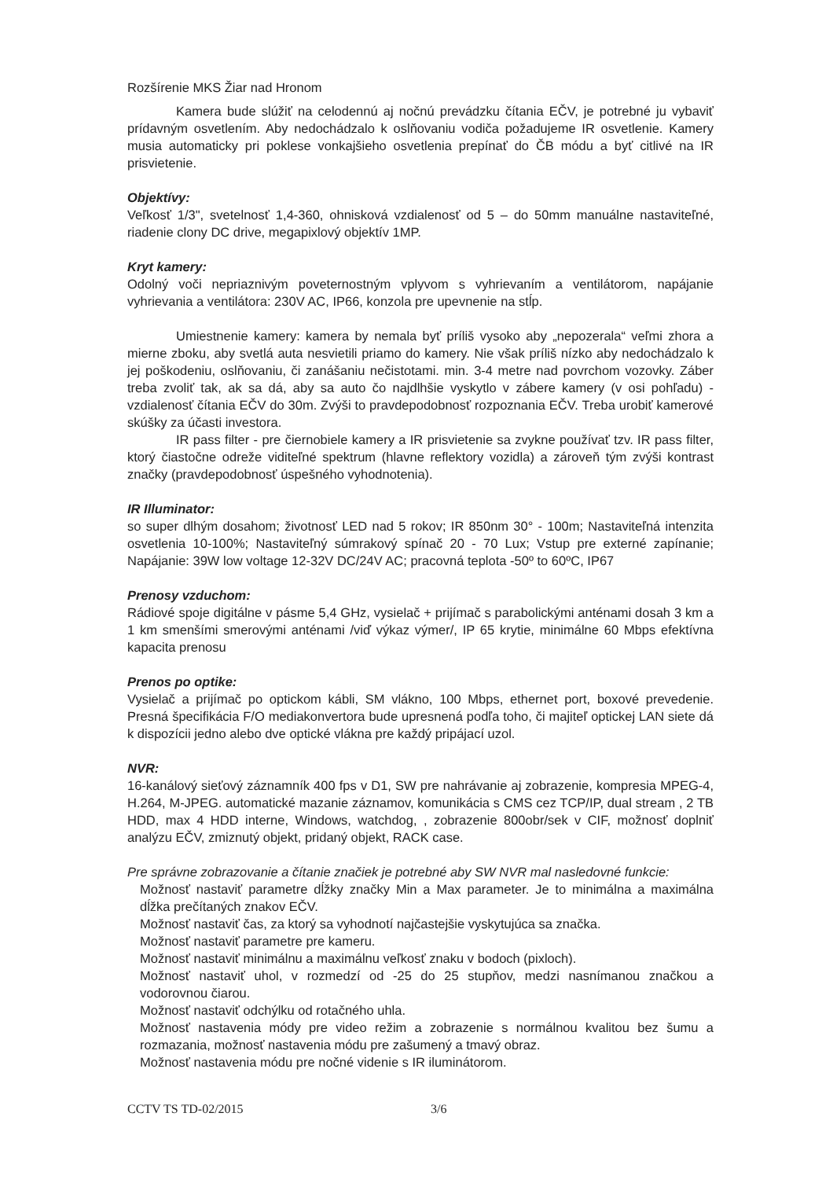Rozšírenie MKS Žiar nad Hronom
Kamera bude slúžiť na celodennú aj nočnú prevádzku čítania EČV, je potrebné ju vybaviť prídavným osvetlením. Aby nedochádzalo k oslňovaniu vodiča požadujeme IR osvetlenie. Kamery musia automaticky pri poklese vonkajšieho osvetlenia prepínať do ČB módu a byť citlivé na IR prisvietenie.
Objektívy:
Veľkosť 1/3", svetelnosť 1,4-360, ohnisková vzdialenosť od 5 – do 50mm manuálne nastaviteľné, riadenie clony DC drive, megapixlový objektív 1MP.
Kryt kamery:
Odolný voči nepriaznivým poveternostným vplyvom s vyhrievaním a ventilátorom, napájanie vyhrievania a ventilátora: 230V AC, IP66, konzola pre upevnenie na stĺp.
Umiestnenie kamery: kamera by nemala byť príliš vysoko aby „nepozerala“ veľmi zhora a mierne zboku, aby svetlá auta nesvietili priamo do kamery. Nie však príliš nízko aby nedochádzalo k jej poškodeniu, oslňovaniu, či zanášaniu nečistotami. min. 3-4 metre nad povrchom vozovky. Záber treba zvoliť tak, ak sa dá, aby sa auto čo najdlhšie vyskytlo v zábere kamery (v osi pohľadu) - vzdialenosť čítania EČV do 30m. Zvýši to pravdepodobnosť rozpoznania EČV. Treba urobiť kamerové skúšky za účasti investora.
IR pass filter - pre čiernobiele kamery a IR prisvietenie sa zvykne používať tzv. IR pass filter, ktorý čiastočne odreže viditeľné spektrum (hlavne reflektory vozidla) a zároveň tým zvýši kontrast značky (pravdepodobnosť úspešného vyhodnotenia).
IR Illuminator:
so super dlhým dosahom; životnosť LED nad 5 rokov; IR 850nm 30° - 100m; Nastaviteľná intenzita osvetlenia 10-100%; Nastaviteľný súmrakový spínač 20 - 70 Lux; Vstup pre externé zapínanie; Napájanie: 39W low voltage 12-32V DC/24V AC; pracovná teplota -50º to 60ºC, IP67
Prenosy vzduchom:
Rádiové spoje digitálne v pásme 5,4 GHz, vysielač + prijímač s parabolickými anténami dosah 3 km a 1 km smenšími smerovými anténami /viď výkaz výmer/, IP 65 krytie, minimálne 60 Mbps efektívna kapacita prenosu
Prenos po optike:
Vysielač a prijímač po optickom kábli, SM vlákno, 100 Mbps, ethernet port, boxové prevedenie. Presná špecifikácia F/O mediakonvertora bude upresnená podľa toho, či majiteľ optickej LAN siete dá k dispozícii jedno alebo dve optické vlákna pre každý pripájací uzol.
NVR:
16-kanálový sieťový záznamník 400 fps v D1, SW pre nahrávanie aj zobrazenie, kompresia MPEG-4, H.264, M-JPEG. automatické mazanie záznamov, komunikácia s CMS cez TCP/IP, dual stream , 2 TB HDD, max 4 HDD interne, Windows, watchdog, , zobrazenie 800obr/sek v CIF, možnosť doplniť analýzu EČV, zmiznutý objekt, pridaný objekt, RACK case.
Pre správne zobrazovanie a čítanie značiek je potrebné aby SW NVR mal nasledovné funkcie:
Možnosť nastaviť parametre dĺžky značky Min a Max parameter. Je to minimálna a maximálna dĺžka prečítaných znakov EČV.
Možnosť nastaviť čas, za ktorý sa vyhodnotí najčastejšie vyskytujúca sa značka.
Možnosť nastaviť parametre pre kameru.
Možnosť nastaviť minimálnu a maximálnu veľkosť znaku v bodoch (pixloch).
Možnosť nastaviť uhol, v rozmedzí od -25 do 25 stupňov, medzi nasnímanou značkou a vodorovnou čiarou.
Možnosť nastaviť odchýlku od rotačného uhla.
Možnosť nastavenia módy pre video režim a zobrazenie s normálnou kvalitou bez šumu a rozmazania, možnosť nastavenia módu pre zašumený a tmavý obraz.
Možnosť nastavenia módu pre nočné videnie s IR iluminátorom.
CCTV TS TD-02/2015 3/6